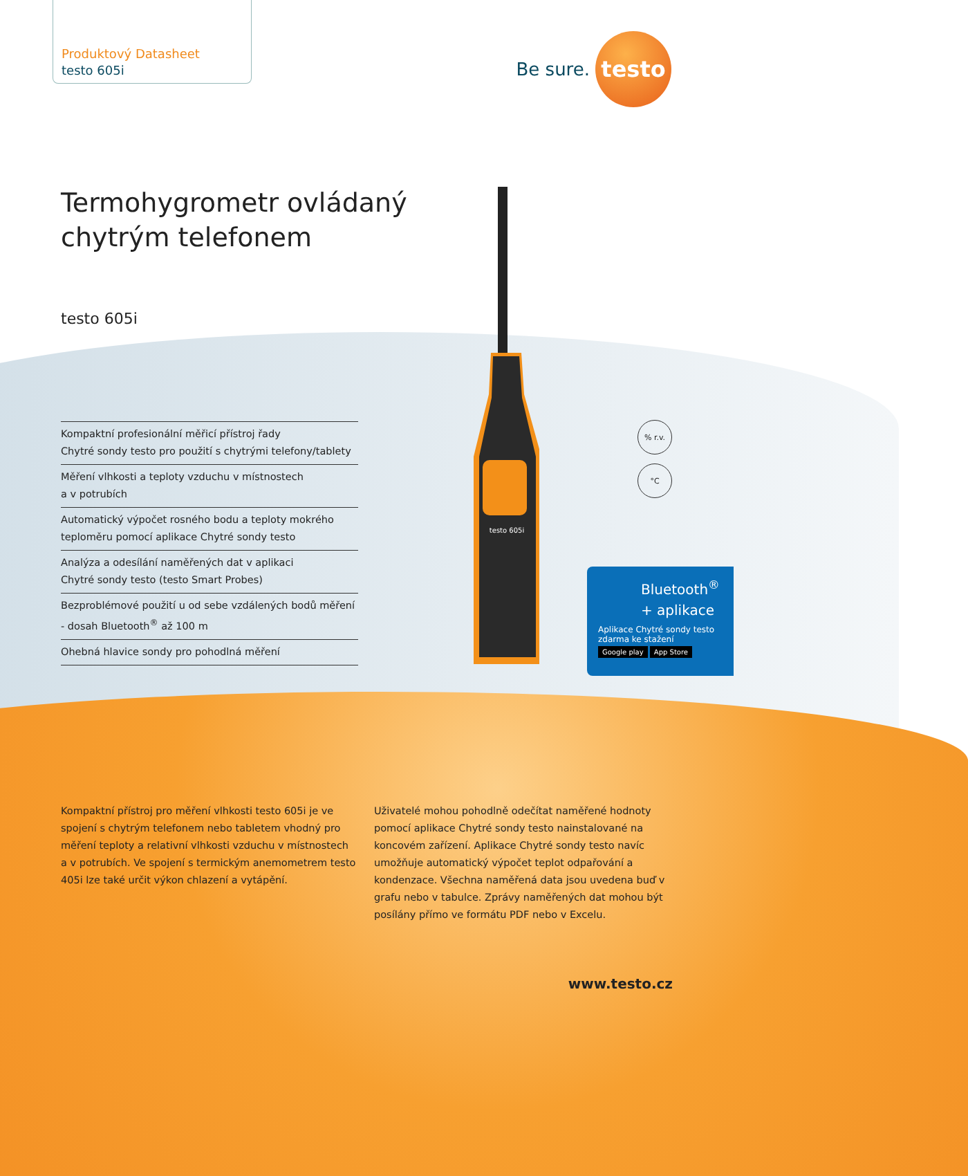Produktový Datasheet
testo 605i
Be sure.
testo
Termohygrometr ovládaný
chytrým telefonem
testo 605i
Kompaktní profesionální měřicí přístroj řady
Chytré sondy testo pro použití s chytrými telefony/tablety
Měření vlhkosti a teploty vzduchu v místnostech
a v potrubích
Automatický výpočet rosného bodu a teploty mokrého
teploměru pomocí aplikace Chytré sondy testo
Analýza a odesílání naměřených dat v aplikaci
Chytré sondy testo (testo Smart Probes)
Bezproblémové použití u od sebe vzdálených bodů měření
- dosah Bluetooth<sup>®</sup> až 100 m
Ohebná hlavice sondy pro pohodlná měření
testo 605i
% r.v.
°C
Bluetooth<sup>®</sup>
+ aplikace
Aplikace Chytré sondy testo
zdarma ke stažení
Google play App Store
Kompaktní přístroj pro měření vlhkosti testo 605i je ve spojení s chytrým telefonem nebo tabletem vhodný pro měření teploty a relativní vlhkosti vzduchu v místnostech a v potrubích. Ve spojení s termickým anemometrem testo 405i lze také určit výkon chlazení a vytápění.
Uživatelé mohou pohodlně odečítat naměřené hodnoty pomocí aplikace Chytré sondy testo nainstalované na koncovém zařízení. Aplikace Chytré sondy testo navíc umožňuje automatický výpočet teplot odpařování a kondenzace. Všechna naměřená data jsou uvedena buď v grafu nebo v tabulce. Zprávy naměřených dat mohou být posílány přímo ve formátu PDF nebo v Excelu.
www.testo.cz